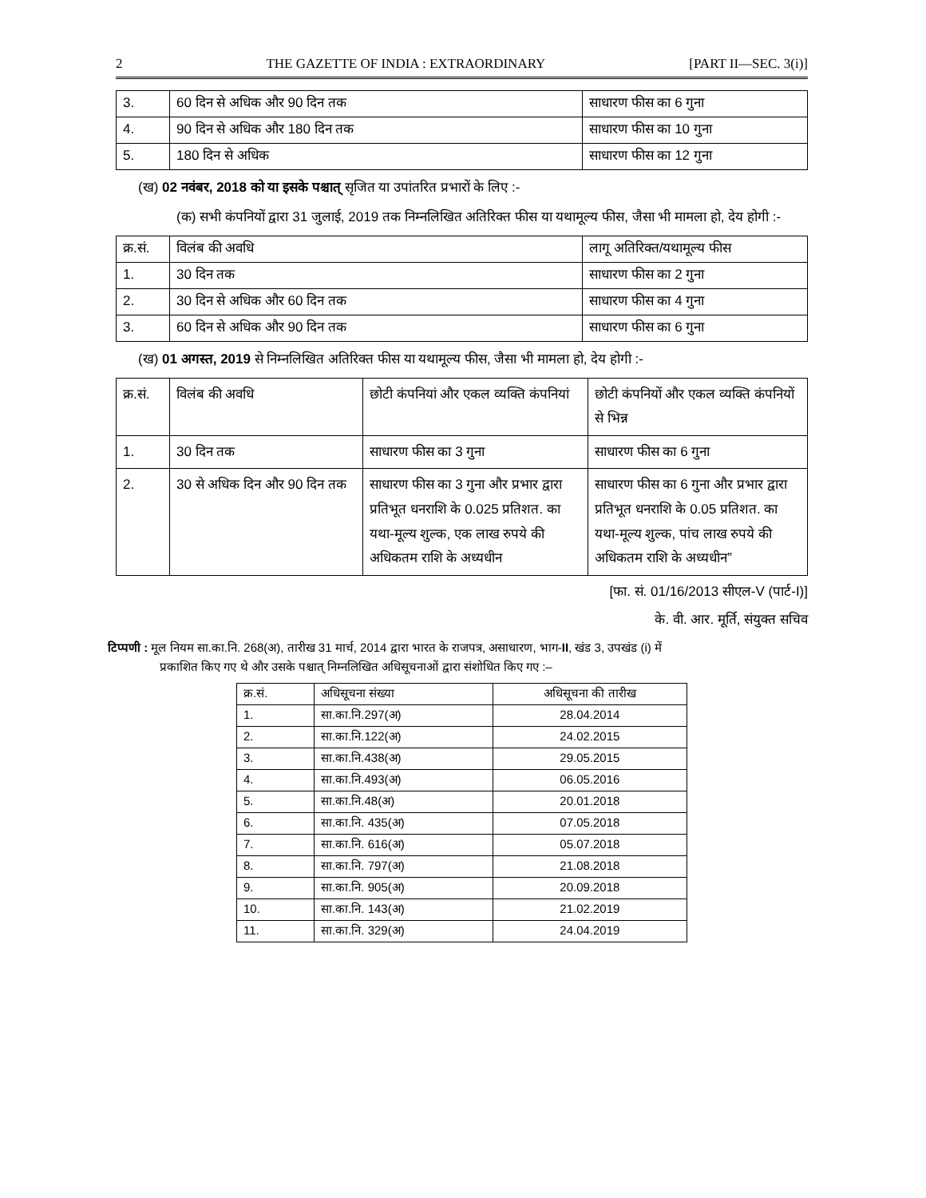2 THE GAZETTE OF INDIA : EXTRAORDINARY [PART II—SEC. 3(i)]
| 3. | 60 दिन से अधिक और 90 दिन तक | साधारण फीस का 6 गुना |
| 4. | 90 दिन से अधिक और 180 दिन तक | साधारण फीस का 10 गुना |
| 5. | 180 दिन से अधिक | साधारण फीस का 12 गुना |
(ख) 02 नवंबर, 2018 को या इसके पश्चात् सृजित या उपांतरित प्रभारों के लिए :-
(क) सभी कंपनियों द्वारा 31 जुलाई, 2019 तक निम्नलिखित अतिरिक्त फीस या यथामूल्य फीस, जैसा भी मामला हो, देय होगी :-
| क्र.सं. | विलंब की अवधि | लागू अतिरिक्त/यथामूल्य फीस |
| --- | --- | --- |
| 1. | 30 दिन तक | साधारण फीस का 2 गुना |
| 2. | 30 दिन से अधिक और 60 दिन तक | साधारण फीस का 4 गुना |
| 3. | 60 दिन से अधिक और 90 दिन तक | साधारण फीस का 6 गुना |
(ख) 01 अगस्त, 2019 से निम्नलिखित अतिरिक्त फीस या यथामूल्य फीस, जैसा भी मामला हो, देय होगी :-
| क्र.सं. | विलंब की अवधि | छोटी कंपनियां और एकल व्यक्ति कंपनियां | छोटी कंपनियों और एकल व्यक्ति कंपनियों से भिन्न |
| --- | --- | --- | --- |
| 1. | 30 दिन तक | साधारण फीस का 3 गुना | साधारण फीस का 6 गुना |
| 2. | 30 से अधिक दिन और 90 दिन तक | साधारण फीस का 3 गुना और प्रभार द्वारा प्रतिभूत धनराशि के 0.025 प्रतिशत. का यथा-मूल्य शुल्क, एक लाख रुपये की अधिकतम राशि के अध्यधीन | साधारण फीस का 6 गुना और प्रभार द्वारा प्रतिभूत धनराशि के 0.05 प्रतिशत. का यथा-मूल्य शुल्क, पांच लाख रुपये की अधिकतम राशि के अध्यधीन” |
[फा. सं. 01/16/2013 सीएल-V (पार्ट-I)]
के. वी. आर. मूर्ति, संयुक्त सचिव
टिप्पणी : मूल नियम सा.का.नि. 268(अ), तारीख 31 मार्च, 2014 द्वारा भारत के राजपत्र, असाधारण, भाग-II, खंड 3, उपखंड (i) में
प्रकाशित किए गए थे और उसके पश्चात् निम्नलिखित अधिसूचनाओं द्वारा संशोधित किए गए :–
| क्र.सं. | अधिसूचना संख्या | अधिसूचना की तारीख |
| --- | --- | --- |
| 1. | सा.का.नि.297(अ) | 28.04.2014 |
| 2. | सा.का.नि.122(अ) | 24.02.2015 |
| 3. | सा.का.नि.438(अ) | 29.05.2015 |
| 4. | सा.का.नि.493(अ) | 06.05.2016 |
| 5. | सा.का.नि.48(अ) | 20.01.2018 |
| 6. | सा.का.नि. 435(अ) | 07.05.2018 |
| 7. | सा.का.नि. 616(अ) | 05.07.2018 |
| 8. | सा.का.नि. 797(अ) | 21.08.2018 |
| 9. | सा.का.नि. 905(अ) | 20.09.2018 |
| 10. | सा.का.नि. 143(अ) | 21.02.2019 |
| 11. | सा.का.नि. 329(अ) | 24.04.2019 |